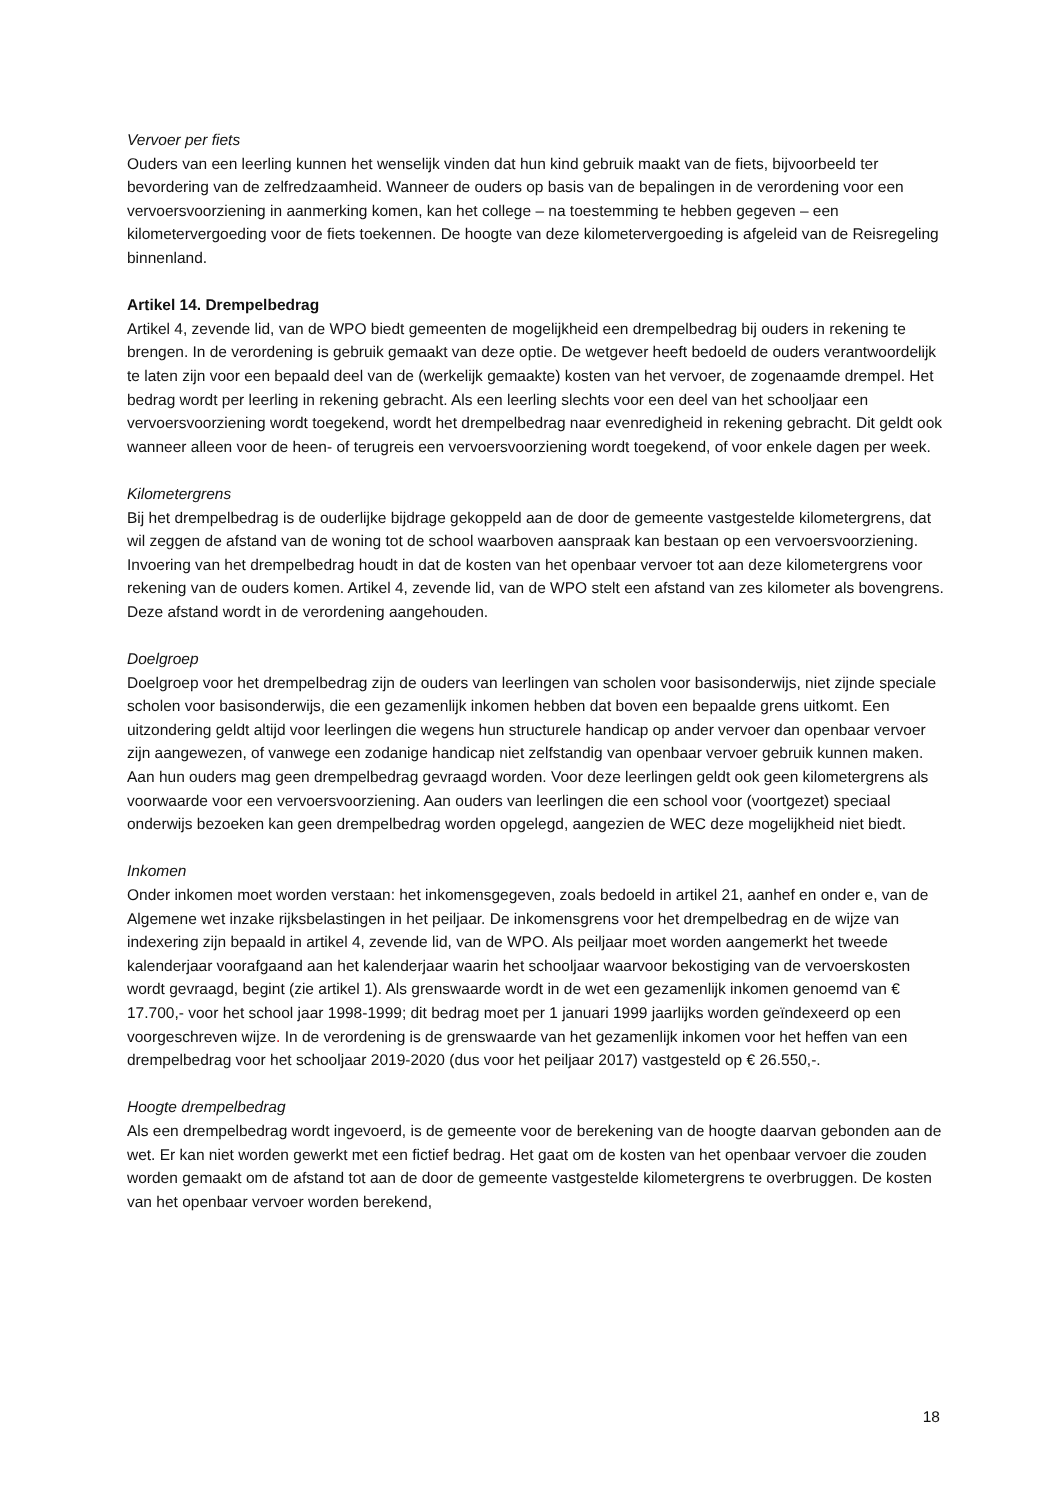Vervoer per fiets
Ouders van een leerling kunnen het wenselijk vinden dat hun kind gebruik maakt van de fiets, bijvoorbeeld ter bevordering van de zelfredzaamheid. Wanneer de ouders op basis van de bepalingen in de verordening voor een vervoersvoorziening in aanmerking komen, kan het college – na toestemming te hebben gegeven – een kilometervergoeding voor de fiets toekennen. De hoogte van deze kilometervergoeding is afgeleid van de Reisregeling binnenland.
Artikel 14. Drempelbedrag
Artikel 4, zevende lid, van de WPO biedt gemeenten de mogelijkheid een drempelbedrag bij ouders in rekening te brengen. In de verordening is gebruik gemaakt van deze optie. De wetgever heeft bedoeld de ouders verantwoordelijk te laten zijn voor een bepaald deel van de (werkelijk gemaakte) kosten van het vervoer, de zogenaamde drempel. Het bedrag wordt per leerling in rekening gebracht. Als een leerling slechts voor een deel van het schooljaar een vervoersvoorziening wordt toegekend, wordt het drempelbedrag naar evenredigheid in rekening gebracht. Dit geldt ook wanneer alleen voor de heen- of terugreis een vervoersvoorziening wordt toegekend, of voor enkele dagen per week.
Kilometergrens
Bij het drempelbedrag is de ouderlijke bijdrage gekoppeld aan de door de gemeente vastgestelde kilometergrens, dat wil zeggen de afstand van de woning tot de school waarboven aanspraak kan bestaan op een vervoersvoorziening. Invoering van het drempelbedrag houdt in dat de kosten van het openbaar vervoer tot aan deze kilometergrens voor rekening van de ouders komen. Artikel 4, zevende lid, van de WPO stelt een afstand van zes kilometer als bovengrens. Deze afstand wordt in de verordening aangehouden.
Doelgroep
Doelgroep voor het drempelbedrag zijn de ouders van leerlingen van scholen voor basisonderwijs, niet zijnde speciale scholen voor basisonderwijs, die een gezamenlijk inkomen hebben dat boven een bepaalde grens uitkomt. Een uitzondering geldt altijd voor leerlingen die wegens hun structurele handicap op ander vervoer dan openbaar vervoer zijn aangewezen, of vanwege een zodanige handicap niet zelfstandig van openbaar vervoer gebruik kunnen maken. Aan hun ouders mag geen drempelbedrag gevraagd worden. Voor deze leerlingen geldt ook geen kilometergrens als voorwaarde voor een vervoersvoorziening. Aan ouders van leerlingen die een school voor (voortgezet) speciaal onderwijs bezoeken kan geen drempelbedrag worden opgelegd, aangezien de WEC deze mogelijkheid niet biedt.
Inkomen
Onder inkomen moet worden verstaan: het inkomensgegeven, zoals bedoeld in artikel 21, aanhef en onder e, van de Algemene wet inzake rijksbelastingen in het peiljaar. De inkomensgrens voor het drempelbedrag en de wijze van indexering zijn bepaald in artikel 4, zevende lid, van de WPO. Als peiljaar moet worden aangemerkt het tweede kalenderjaar voorafgaand aan het kalenderjaar waarin het schooljaar waarvoor bekostiging van de vervoerskosten wordt gevraagd, begint (zie artikel 1). Als grenswaarde wordt in de wet een gezamenlijk inkomen genoemd van € 17.700,- voor het school jaar 1998-1999; dit bedrag moet per 1 januari 1999 jaarlijks worden geïndexeerd op een voorgeschreven wijze. In de verordening is de grenswaarde van het gezamenlijk inkomen voor het heffen van een drempelbedrag voor het schooljaar 2019-2020 (dus voor het peiljaar 2017) vastgesteld op € 26.550,-.
Hoogte drempelbedrag
Als een drempelbedrag wordt ingevoerd, is de gemeente voor de berekening van de hoogte daarvan gebonden aan de wet. Er kan niet worden gewerkt met een fictief bedrag. Het gaat om de kosten van het openbaar vervoer die zouden worden gemaakt om de afstand tot aan de door de gemeente vastgestelde kilometergrens te overbruggen. De kosten van het openbaar vervoer worden berekend,
18